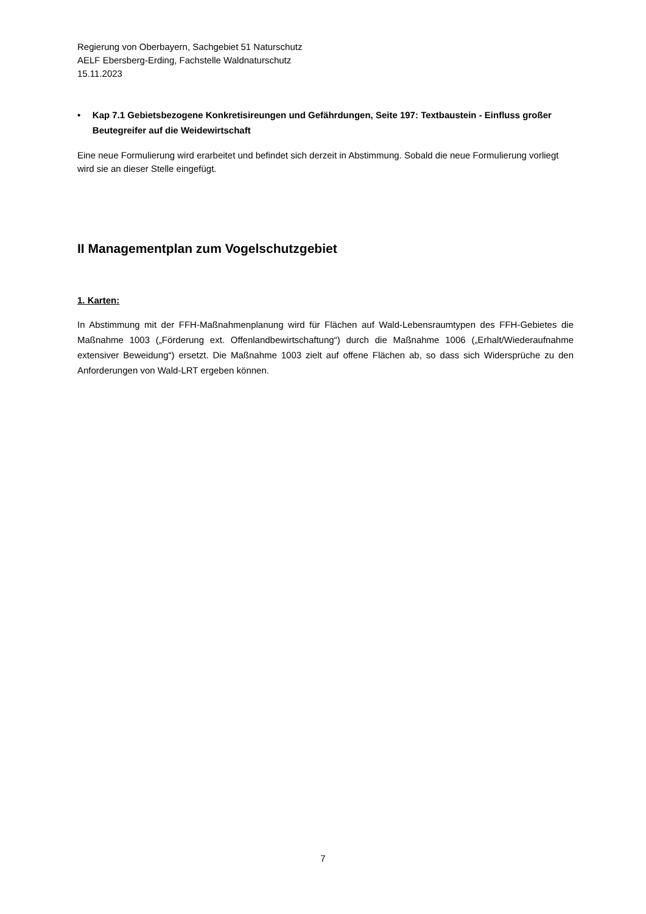Regierung von Oberbayern, Sachgebiet 51 Naturschutz
AELF Ebersberg-Erding, Fachstelle Waldnaturschutz
15.11.2023
• Kap 7.1 Gebietsbezogene Konkretisireungen und Gefährdungen, Seite 197: Textbaustein - Einfluss großer Beutegreifer auf die Weidewirtschaft
Eine neue Formulierung wird erarbeitet und befindet sich derzeit in Abstimmung. Sobald die neue Formulierung vorliegt wird sie an dieser Stelle eingefügt.
II Managementplan zum Vogelschutzgebiet
1. Karten:
In Abstimmung mit der FFH-Maßnahmenplanung wird für Flächen auf Wald-Lebensraumtypen des FFH-Gebietes die Maßnahme 1003 („Förderung ext. Offenlandbewirtschaftung“) durch die Maßnahme 1006 („Erhalt/Wiederaufnahme extensiver Beweidung“) ersetzt. Die Maßnahme 1003 zielt auf offene Flächen ab, so dass sich Widersprüche zu den Anforderungen von Wald-LRT ergeben können.
7